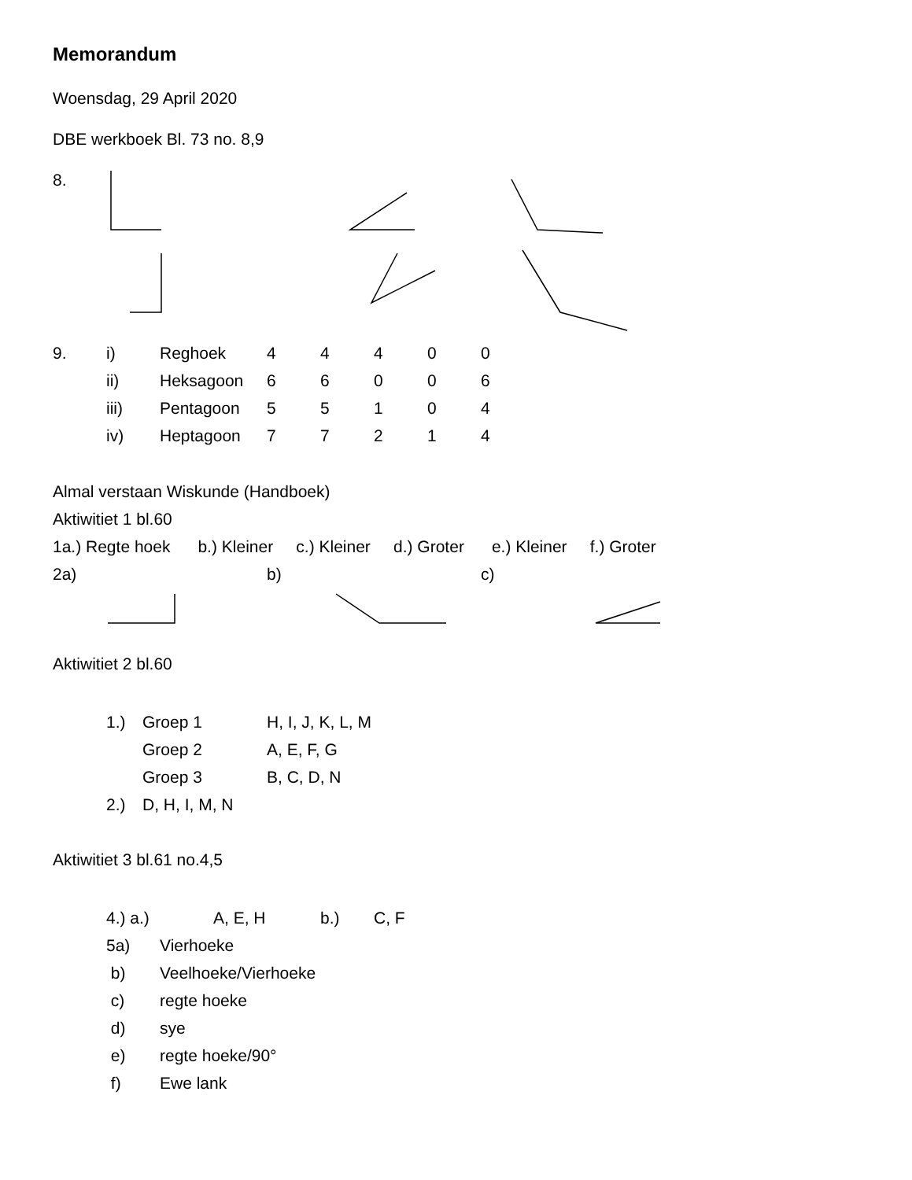Memorandum
Woensdag, 29 April 2020
DBE werkboek Bl. 73 no. 8,9
8.
| 9. | i) | Reghoek | 4 | 4 | 4 | 0 | 0 |
| | ii) | Heksagoon | 6 | 6 | 0 | 0 | 6 |
| | iii) | Pentagoon | 5 | 5 | 1 | 0 | 4 |
| | iv) | Heptagoon | 7 | 7 | 2 | 1 | 4 |
Almal verstaan Wiskunde (Handboek)
Aktiwitiet 1 bl.60
1a.) Regte hoek b.) Kleiner c.) Kleiner d.) Groter e.) Kleiner f.) Groter
2a) b) c)
Aktiwitiet 2 bl.60
| 1.) | Groep 1 | H, I, J, K, L, M |
| | Groep 2 | A, E, F, G |
| | Groep 3 | B, C, D, N |
| 2.) | D, H, I, M, N | |
Aktiwitiet 3 bl.61 no.4,5
| 4.) a.) | A, E, H b.) C, F |
| 5a) | Vierhoeke |
| b) | Veelhoeke/Vierhoeke |
| c) | regte hoeke |
| d) | sye |
| e) | regte hoeke/90° |
| f) | Ewe lank |